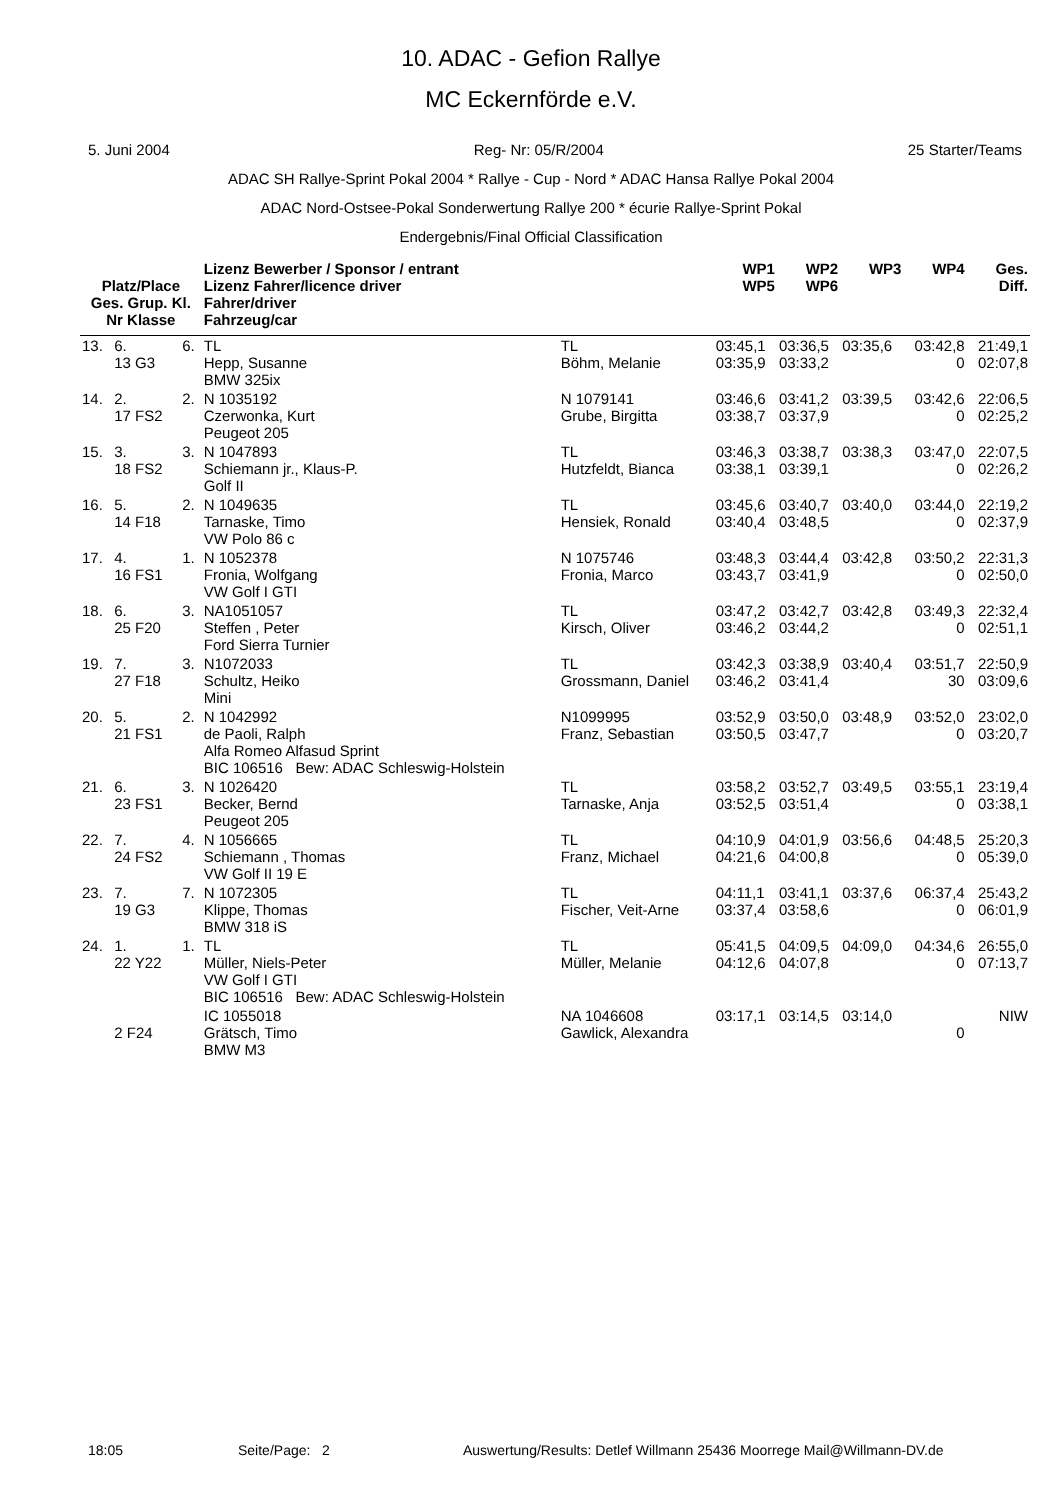10. ADAC - Gefion Rallye
MC Eckernförde e.V.
5. Juni 2004 Reg- Nr: 05/R/2004 25 Starter/Teams
ADAC SH Rallye-Sprint Pokal 2004 * Rallye - Cup - Nord * ADAC Hansa Rallye Pokal 2004
ADAC Nord-Ostsee-Pokal Sonderwertung Rallye 200 * écurie Rallye-Sprint Pokal
Endergebnis/Final Official Classification
| Platz/Place Ges. Grup. Kl. Nr Klasse | | | Lizenz Bewerber / Sponsor / entrant Lizenz Fahrer/licence driver Fahrer/driver Fahrzeug/car | | WP1 WP5 | WP2 WP6 | WP3 | WP4 | Ges. Diff. |
| --- | --- | --- | --- | --- | --- | --- | --- | --- | --- |
| 13. | 6. 13 G3 | 6. | TL Hepp, Susanne BMW 325ix | TL Böhm, Melanie | 03:45,1 03:35,9 | 03:36,5 03:33,2 | 03:35,6 | 03:42,8 0 | 21:49,1 02:07,8 |
| 14. | 2. 17 FS2 | 2. | N 1035192 Czerwonka, Kurt Peugeot 205 | N 1079141 Grube, Birgitta | 03:46,6 03:38,7 | 03:41,2 03:37,9 | 03:39,5 | 03:42,6 0 | 22:06,5 02:25,2 |
| 15. | 3. 18 FS2 | 3. | N 1047893 Schiemann jr., Klaus-P. Golf II | TL Hutzfeldt, Bianca | 03:46,3 03:38,1 | 03:38,7 03:39,1 | 03:38,3 | 03:47,0 0 | 22:07,5 02:26,2 |
| 16. | 5. 14 F18 | 2. | N 1049635 Tarnaske, Timo VW Polo 86 c | TL Hensiek, Ronald | 03:45,6 03:40,4 | 03:40,7 03:48,5 | 03:40,0 | 03:44,0 0 | 22:19,2 02:37,9 |
| 17. | 4. 16 FS1 | 1. | N 1052378 Fronia, Wolfgang VW Golf I GTI | N 1075746 Fronia, Marco | 03:48,3 03:43,7 | 03:44,4 03:41,9 | 03:42,8 | 03:50,2 0 | 22:31,3 02:50,0 |
| 18. | 6. 25 F20 | 3. | NA1051057 Steffen , Peter Ford Sierra Turnier | TL Kirsch, Oliver | 03:47,2 03:46,2 | 03:42,7 03:44,2 | 03:42,8 | 03:49,3 0 | 22:32,4 02:51,1 |
| 19. | 7. 27 F18 | 3. | N1072033 Schultz, Heiko Mini | TL Grossmann, Daniel | 03:42,3 03:46,2 | 03:38,9 03:41,4 | 03:40,4 | 03:51,7 30 | 22:50,9 03:09,6 |
| 20. | 5. 21 FS1 | 2. | N 1042992 de Paoli, Ralph Alfa Romeo Alfasud Sprint BIC 106516 Bew: ADAC Schleswig-Holstein | N1099995 Franz, Sebastian | 03:52,9 03:50,5 | 03:50,0 03:47,7 | 03:48,9 | 03:52,0 0 | 23:02,0 03:20,7 |
| 21. | 6. 23 FS1 | 3. | N 1026420 Becker, Bernd Peugeot 205 | TL Tarnaske, Anja | 03:58,2 03:52,5 | 03:52,7 03:51,4 | 03:49,5 | 03:55,1 0 | 23:19,4 03:38,1 |
| 22. | 7. 24 FS2 | 4. | N 1056665 Schiemann , Thomas VW Golf II 19 E | TL Franz, Michael | 04:10,9 04:21,6 | 04:01,9 04:00,8 | 03:56,6 | 04:48,5 0 | 25:20,3 05:39,0 |
| 23. | 7. 19 G3 | 7. | N 1072305 Klippe, Thomas BMW 318 iS | TL Fischer, Veit-Arne | 04:11,1 03:37,4 | 03:41,1 03:58,6 | 03:37,6 | 06:37,4 0 | 25:43,2 06:01,9 |
| 24. | 1. 22 Y22 | 1. | TL Müller, Niels-Peter VW Golf I GTI BIC 106516 Bew: ADAC Schleswig-Holstein | TL Müller, Melanie | 05:41,5 04:12,6 | 04:09,5 04:07,8 | 04:09,0 | 04:34,6 0 | 26:55,0 07:13,7 |
| | 2 F24 | | IC 1055018 Grätsch, Timo BMW M3 | NA 1046608 Gawlick, Alexandra | 03:17,1 | 03:14,5 | 03:14,0 | 0 | NIW |
18:05 Seite/Page: 2 Auswertung/Results: Detlef Willmann 25436 Moorrege Mail@Willmann-DV.de